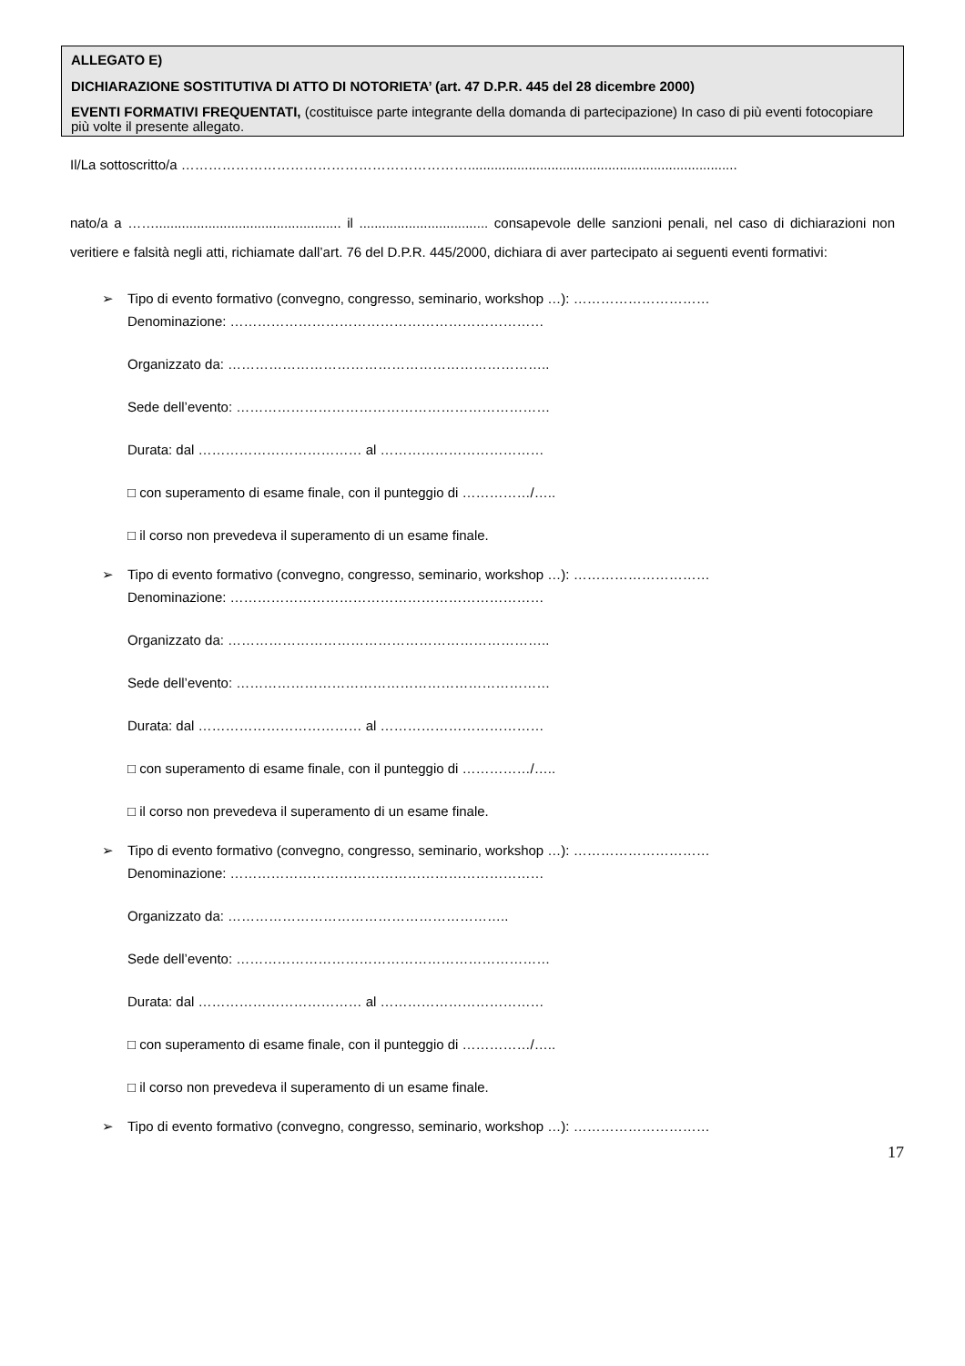ALLEGATO E)
DICHIARAZIONE SOSTITUTIVA DI ATTO DI NOTORIETA’ (art. 47 D.P.R. 445 del 28 dicembre 2000)
EVENTI FORMATIVI FREQUENTATI, (costituisce parte integrante della domanda di partecipazione) In caso di più eventi fotocopiare più volte il presente allegato.
Il/La sottoscritto/a ……………………………………………………….......................................................................
nato/a a ……................................................. il .................................. consapevole delle sanzioni penali, nel caso di dichiarazioni non veritiere e falsità negli atti, richiamate dall’art. 76 del D.P.R. 445/2000, dichiara di aver partecipato ai seguenti eventi formativi:
➢
Tipo di evento formativo (convegno, congresso, seminario, workshop …): …………………………
Denominazione: ……………………………………………………………
Organizzato da: ……………………………………………………………..
Sede dell’evento: ……………………………………………………………
Durata: dal ……………………………… al ………………………………
□ con superamento di esame finale, con il punteggio di ……………/…..
□ il corso non prevedeva il superamento di un esame finale.
➢
Tipo di evento formativo (convegno, congresso, seminario, workshop …): …………………………
Denominazione: ……………………………………………………………
Organizzato da: ……………………………………………………………..
Sede dell’evento: ……………………………………………………………
Durata: dal ……………………………… al ………………………………
□ con superamento di esame finale, con il punteggio di ……………/…..
□ il corso non prevedeva il superamento di un esame finale.
➢
Tipo di evento formativo (convegno, congresso, seminario, workshop …): …………………………
Denominazione: ……………………………………………………………
Organizzato da: ……………………………………………………..
Sede dell’evento: ……………………………………………………………
Durata: dal ……………………………… al ………………………………
□ con superamento di esame finale, con il punteggio di ……………/…..
□ il corso non prevedeva il superamento di un esame finale.
➢
Tipo di evento formativo (convegno, congresso, seminario, workshop …): …………………………
17